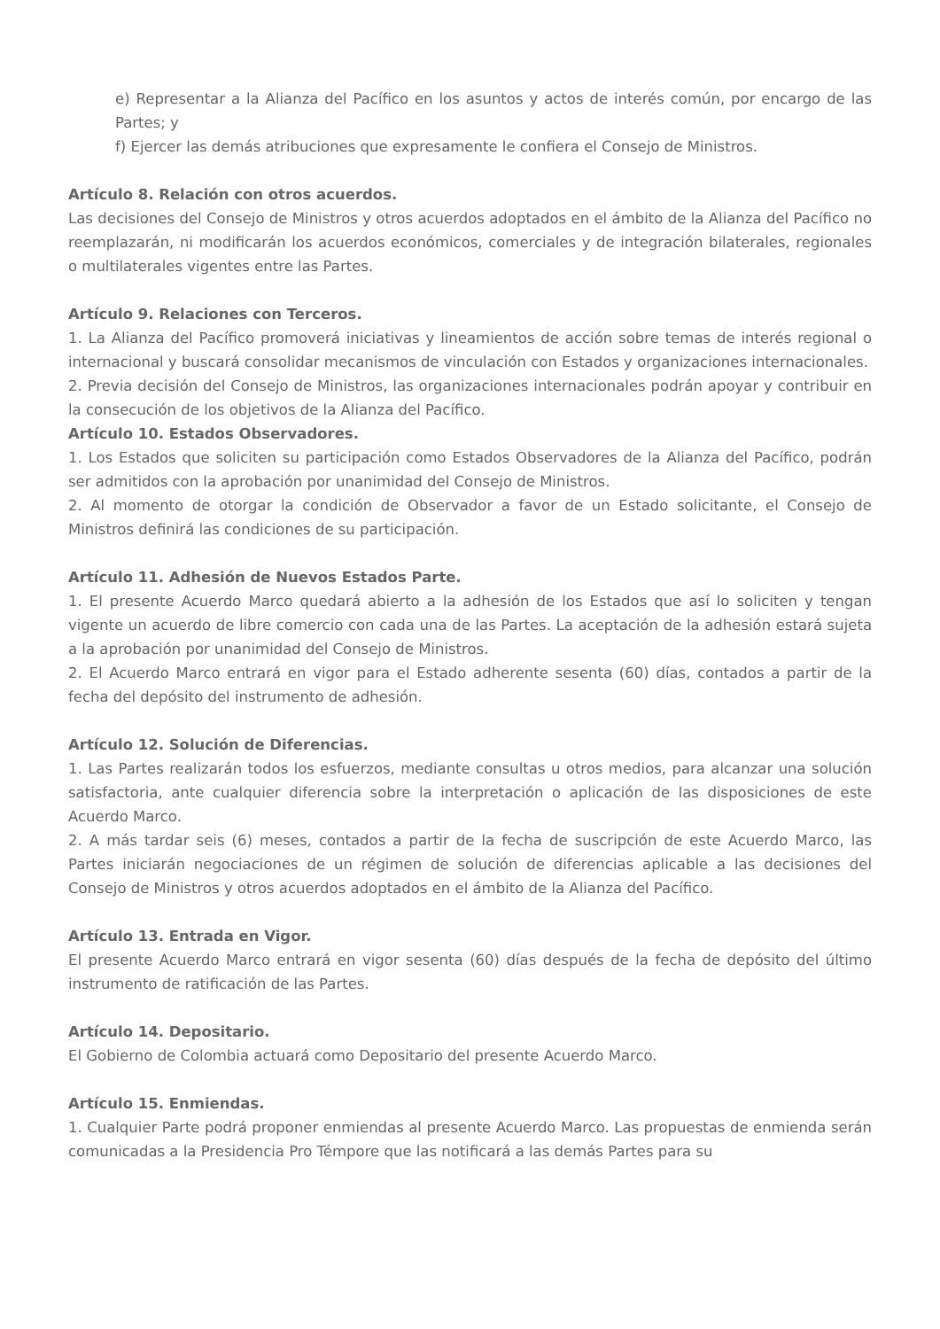e) Representar a la Alianza del Pacífico en los asuntos y actos de interés común, por encargo de las Partes; y
f) Ejercer las demás atribuciones que expresamente le confiera el Consejo de Ministros.
Artículo 8. Relación con otros acuerdos.
Las decisiones del Consejo de Ministros y otros acuerdos adoptados en el ámbito de la Alianza del Pacífico no reemplazarán, ni modificarán los acuerdos económicos, comerciales y de integración bilaterales, regionales o multilaterales vigentes entre las Partes.
Artículo 9. Relaciones con Terceros.
1. La Alianza del Pacífico promoverá iniciativas y lineamientos de acción sobre temas de interés regional o internacional y buscará consolidar mecanismos de vinculación con Estados y organizaciones internacionales.
2. Previa decisión del Consejo de Ministros, las organizaciones internacionales podrán apoyar y contribuir en la consecución de los objetivos de la Alianza del Pacífico.
Artículo 10. Estados Observadores.
1. Los Estados que soliciten su participación como Estados Observadores de la Alianza del Pacífico, podrán ser admitidos con la aprobación por unanimidad del Consejo de Ministros.
2. Al momento de otorgar la condición de Observador a favor de un Estado solicitante, el Consejo de Ministros definirá las condiciones de su participación.
Artículo 11. Adhesión de Nuevos Estados Parte.
1. El presente Acuerdo Marco quedará abierto a la adhesión de los Estados que así lo soliciten y tengan vigente un acuerdo de libre comercio con cada una de las Partes. La aceptación de la adhesión estará sujeta a la aprobación por unanimidad del Consejo de Ministros.
2. El Acuerdo Marco entrará en vigor para el Estado adherente sesenta (60) días, contados a partir de la fecha del depósito del instrumento de adhesión.
Artículo 12. Solución de Diferencias.
1. Las Partes realizarán todos los esfuerzos, mediante consultas u otros medios, para alcanzar una solución satisfactoria, ante cualquier diferencia sobre la interpretación o aplicación de las disposiciones de este Acuerdo Marco.
2. A más tardar seis (6) meses, contados a partir de la fecha de suscripción de este Acuerdo Marco, las Partes iniciarán negociaciones de un régimen de solución de diferencias aplicable a las decisiones del Consejo de Ministros y otros acuerdos adoptados en el ámbito de la Alianza del Pacífico.
Artículo 13. Entrada en Vigor.
El presente Acuerdo Marco entrará en vigor sesenta (60) días después de la fecha de depósito del último instrumento de ratificación de las Partes.
Artículo 14. Depositario.
El Gobierno de Colombia actuará como Depositario del presente Acuerdo Marco.
Artículo 15. Enmiendas.
1. Cualquier Parte podrá proponer enmiendas al presente Acuerdo Marco. Las propuestas de enmienda serán comunicadas a la Presidencia Pro Témpore que las notificará a las demás Partes para su